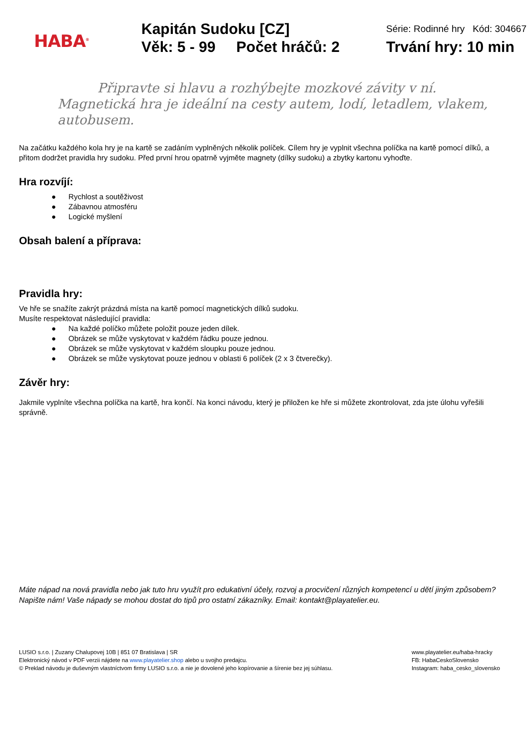HABA<sup>®</sup>
Kapitán Sudoku [CZ]
Věk: 5 - 99 Počet hráčů: 2
Série: Rodinné hry Kód: 304667
Trvání hry: 10 min
Připravte si hlavu a rozhýbejte mozkové závity v ní. Magnetická hra je ideální na cesty autem, lodí, letadlem, vlakem, autobusem.
Na začátku každého kola hry je na kartě se zadáním vyplněných několik políček. Cílem hry je vyplnit všechna políčka na kartě pomocí dílků, a přitom dodržet pravidla hry sudoku. Před první hrou opatrně vyjměte magnety (dílky sudoku) a zbytky kartonu vyhoďte.
Hra rozvíjí:
● Rychlost a soutěživost
● Zábavnou atmosféru
● Logické myšlení
Obsah balení a příprava:
Pravidla hry:
Ve hře se snažíte zakrýt prázdná místa na kartě pomocí magnetických dílků sudoku.
Musíte respektovat následující pravidla:
● Na každé políčko můžete položit pouze jeden dílek.
● Obrázek se může vyskytovat v každém řádku pouze jednou.
● Obrázek se může vyskytovat v každém sloupku pouze jednou.
● Obrázek se může vyskytovat pouze jednou v oblasti 6 políček (2 x 3 čtverečky).
Závěr hry:
Jakmile vyplníte všechna políčka na kartě, hra končí. Na konci návodu, který je přiložen ke hře si můžete zkontrolovat, zda jste úlohu vyřešili správně.
Máte nápad na nová pravidla nebo jak tuto hru využít pro edukativní účely, rozvoj a procvičení různých kompetencí u dětí jiným způsobem?
Napište nám! Vaše nápady se mohou dostat do tipů pro ostatní zákazníky. Email: kontakt@playatelier.eu.
LUSIO s.r.o. | Zuzany Chalupovej 10B | 851 07 Bratislava | SR
Elektronický návod v PDF verzii nájdete na www.playatelier.shop alebo u svojho predajcu.
© Preklad návodu je duševným vlastníctvom firmy LUSIO s.r.o. a nie je dovolené jeho kopírovanie a šírenie bez jej súhlasu.
www.playatelier.eu/haba-hracky
FB: HabaCeskoSlovensko
Instagram: haba_cesko_slovensko